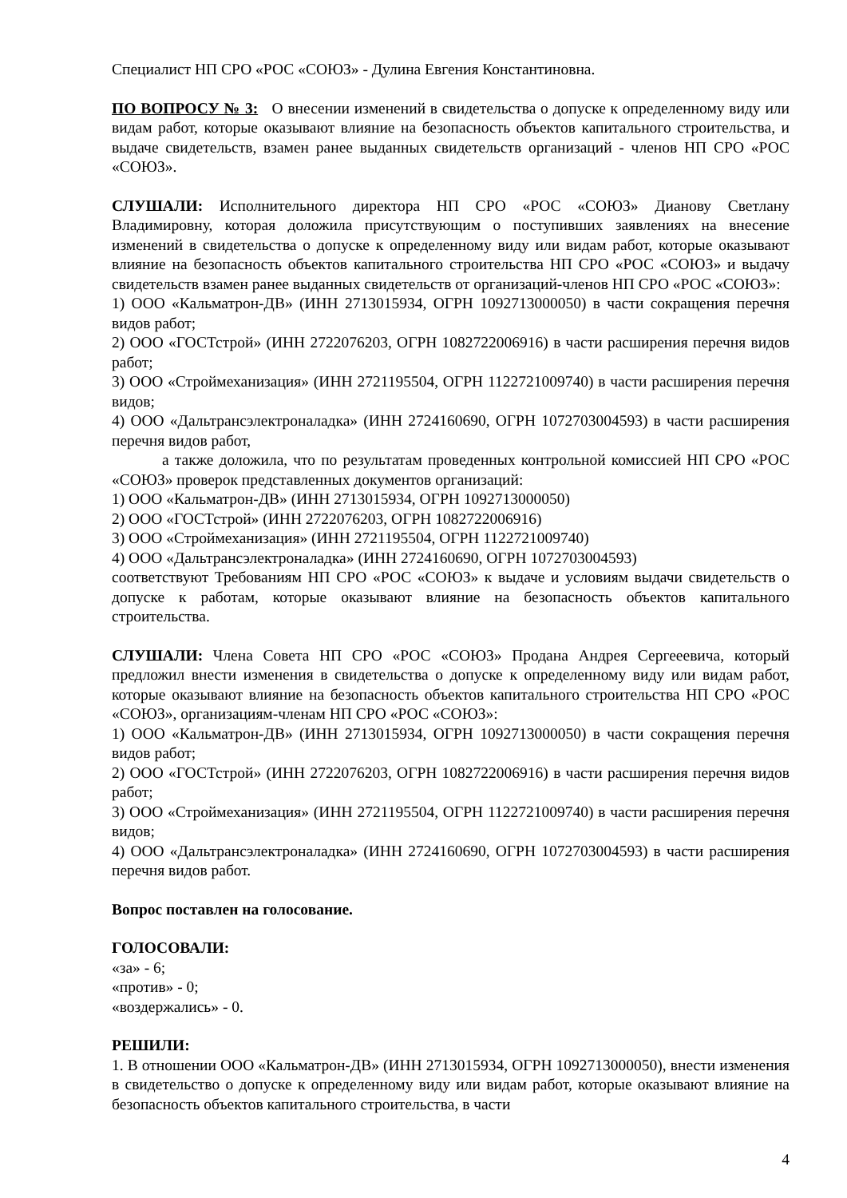Специалист НП СРО «РОС «СОЮЗ» - Дулина Евгения Константиновна.
ПО ВОПРОСУ № 3: О внесении изменений в свидетельства о допуске к определенному виду или видам работ, которые оказывают влияние на безопасность объектов капитального строительства, и выдаче свидетельств, взамен ранее выданных свидетельств организаций - членов НП СРО «РОС «СОЮЗ».
СЛУШАЛИ: Исполнительного директора НП СРО «РОС «СОЮЗ» Дианову Светлану Владимировну, которая доложила присутствующим о поступивших заявлениях на внесение изменений в свидетельства о допуске к определенному виду или видам работ, которые оказывают влияние на безопасность объектов капитального строительства НП СРО «РОС «СОЮЗ» и выдачу свидетельств взамен ранее выданных свидетельств от организаций-членов НП СРО «РОС «СОЮЗ»:
1) ООО «Кальматрон-ДВ» (ИНН 2713015934, ОГРН 1092713000050) в части сокращения перечня видов работ;
2) ООО «ГОСТстрой» (ИНН 2722076203, ОГРН 1082722006916) в части расширения перечня видов работ;
3) ООО «Строймеханизация» (ИНН 2721195504, ОГРН 1122721009740) в части расширения перечня видов;
4) ООО «Дальтрансэлектроналадка» (ИНН 2724160690, ОГРН 1072703004593) в части расширения перечня видов работ,
а также доложила, что по результатам проведенных контрольной комиссией НП СРО «РОС «СОЮЗ» проверок представленных документов организаций:
1) ООО «Кальматрон-ДВ» (ИНН 2713015934, ОГРН 1092713000050)
2) ООО «ГОСТстрой» (ИНН 2722076203, ОГРН 1082722006916)
3) ООО «Строймеханизация» (ИНН 2721195504, ОГРН 1122721009740)
4) ООО «Дальтрансэлектроналадка» (ИНН 2724160690, ОГРН 1072703004593)
соответствуют Требованиям НП СРО «РОС «СОЮЗ» к выдаче и условиям выдачи свидетельств о допуске к работам, которые оказывают влияние на безопасность объектов капитального строительства.
СЛУШАЛИ: Члена Совета НП СРО «РОС «СОЮЗ» Продана Андрея Сергееевича, который предложил внести изменения в свидетельства о допуске к определенному виду или видам работ, которые оказывают влияние на безопасность объектов капитального строительства НП СРО «РОС «СОЮЗ», организациям-членам НП СРО «РОС «СОЮЗ»:
1) ООО «Кальматрон-ДВ» (ИНН 2713015934, ОГРН 1092713000050) в части сокращения перечня видов работ;
2) ООО «ГОСТстрой» (ИНН 2722076203, ОГРН 1082722006916) в части расширения перечня видов работ;
3) ООО «Строймеханизация» (ИНН 2721195504, ОГРН 1122721009740) в части расширения перечня видов;
4) ООО «Дальтрансэлектроналадка» (ИНН 2724160690, ОГРН 1072703004593) в части расширения перечня видов работ.
Вопрос поставлен на голосование.
ГОЛОСОВАЛИ:
«за» - 6;
«против» - 0;
«воздержались» - 0.
РЕШИЛИ:
1. В отношении ООО «Кальматрон-ДВ» (ИНН 2713015934, ОГРН 1092713000050), внести изменения в свидетельство о допуске к определенному виду или видам работ, которые оказывают влияние на безопасность объектов капитального строительства, в части
4